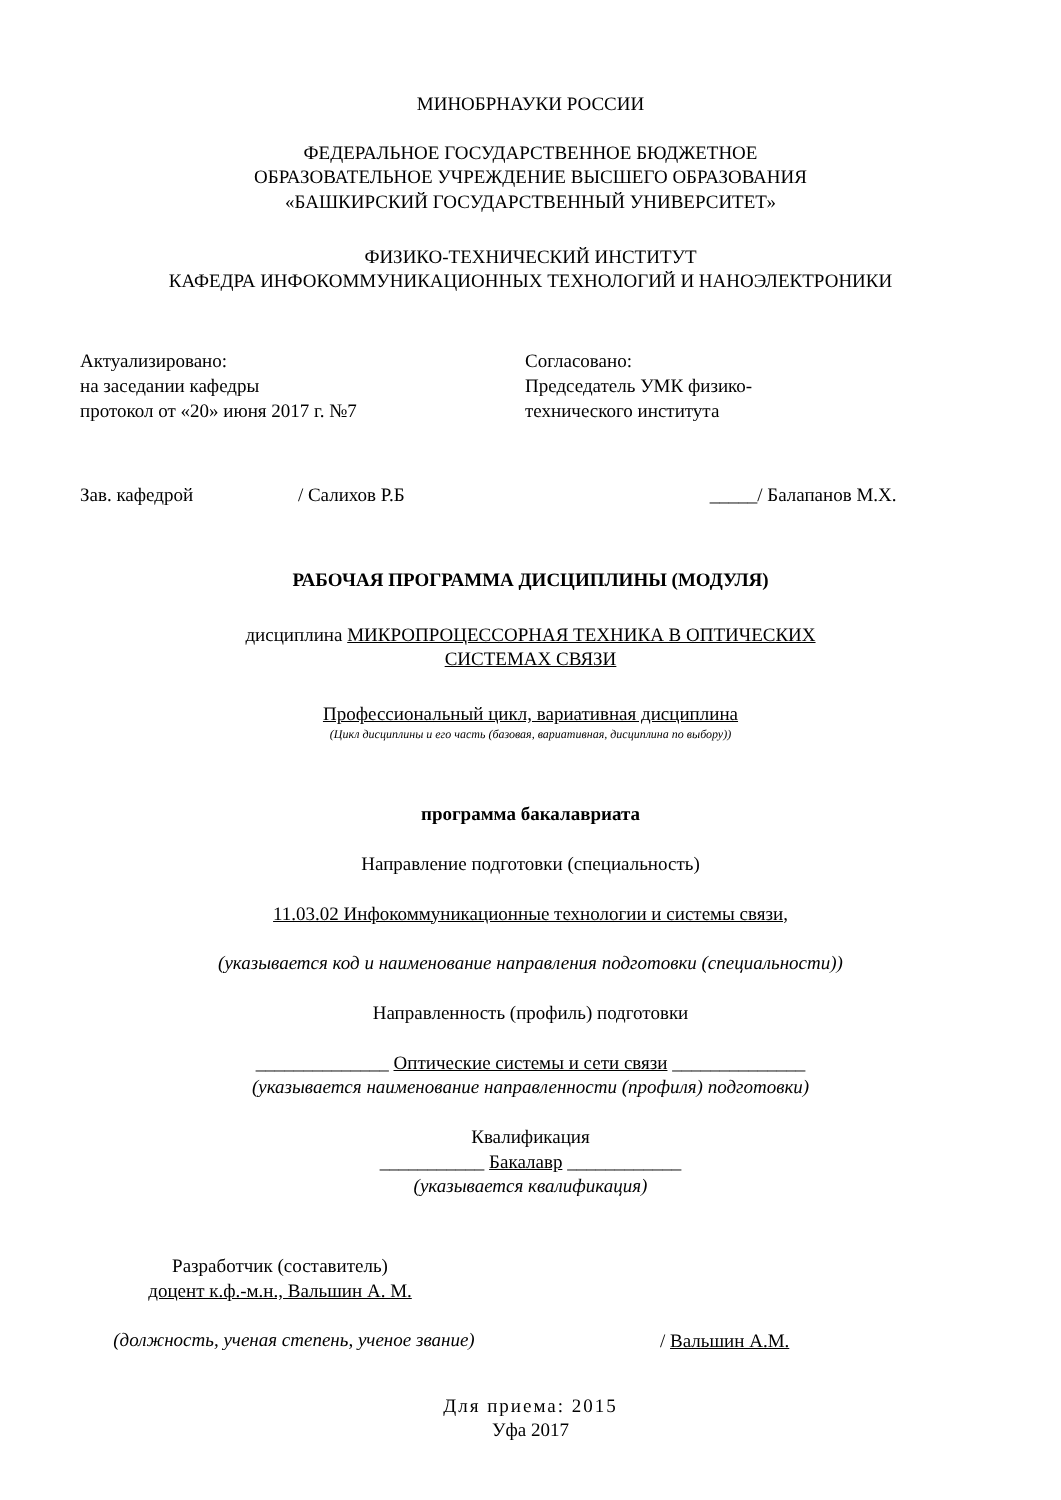МИНОБРНАУКИ РОССИИ
ФЕДЕРАЛЬНОЕ ГОСУДАРСТВЕННОЕ БЮДЖЕТНОЕ
ОБРАЗОВАТЕЛЬНОЕ УЧРЕЖДЕНИЕ ВЫСШЕГО ОБРАЗОВАНИЯ
«БАШКИРСКИЙ ГОСУДАРСТВЕННЫЙ УНИВЕРСИТЕТ»
ФИЗИКО-ТЕХНИЧЕСКИЙ ИНСТИТУТ
КАФЕДРА ИНФОКОММУНИКАЦИОННЫХ ТЕХНОЛОГИЙ И НАНОЭЛЕКТРОНИКИ
Актуализировано:
на заседании кафедры
протокол от «20» июня 2017 г. №7
Зав. кафедрой / Салихов Р.Б
Согласовано:
Председатель УМК физико-
технического института
_____/ Балапанов М.Х.
РАБОЧАЯ ПРОГРАММА ДИСЦИПЛИНЫ (МОДУЛЯ)
дисциплина МИКРОПРОЦЕССОРНАЯ ТЕХНИКА В ОПТИЧЕСКИХ
СИСТЕМАХ СВЯЗИ
Профессиональный цикл, вариативная дисциплина
(Цикл дисциплины и его часть (базовая, вариативная, дисциплина по выбору))
программа бакалавриата
Направление подготовки (специальность)
11.03.02 Инфокоммуникационные технологии и системы связи,
(указывается код и наименование направления подготовки (специальности))
Направленность (профиль) подготовки
______________ Оптические системы и сети связи ______________
(указывается наименование направленности (профиля) подготовки)
Квалификация
___________ Бакалавр ____________
(указывается квалификация)
Разработчик (составитель)
доцент к.ф.-м.н., Вальшин А. М.
(должность, ученая степень, ученое звание)
/ Вальшин А.М.
Для приема: 2015
Уфа 2017